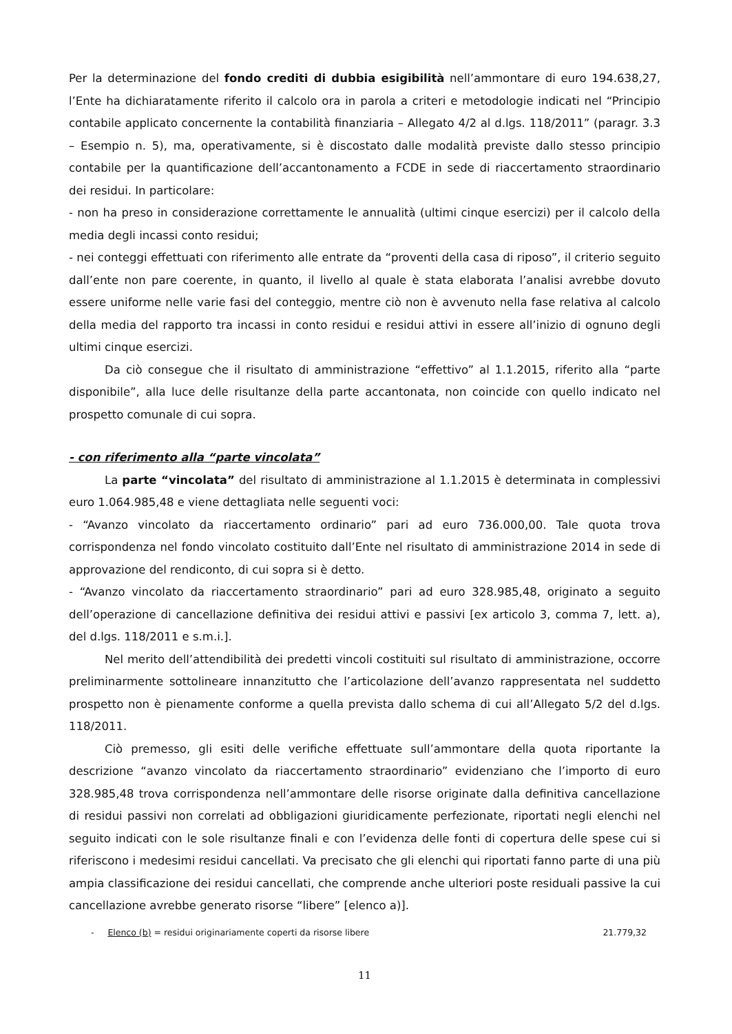Per la determinazione del fondo crediti di dubbia esigibilità nell’ammontare di euro 194.638,27, l’Ente ha dichiaratamente riferito il calcolo ora in parola a criteri e metodologie indicati nel “Principio contabile applicato concernente la contabilità finanziaria – Allegato 4/2 al d.lgs. 118/2011” (paragr. 3.3 – Esempio n. 5), ma, operativamente, si è discostato dalle modalità previste dallo stesso principio contabile per la quantificazione dell’accantonamento a FCDE in sede di riaccertamento straordinario dei residui. In particolare:
- non ha preso in considerazione correttamente le annualità (ultimi cinque esercizi) per il calcolo della media degli incassi conto residui;
- nei conteggi effettuati con riferimento alle entrate da “proventi della casa di riposo”, il criterio seguito dall’ente non pare coerente, in quanto, il livello al quale è stata elaborata l’analisi avrebbe dovuto essere uniforme nelle varie fasi del conteggio, mentre ciò non è avvenuto nella fase relativa al calcolo della media del rapporto tra incassi in conto residui e residui attivi in essere all’inizio di ognuno degli ultimi cinque esercizi.
Da ciò consegue che il risultato di amministrazione “effettivo” al 1.1.2015, riferito alla “parte disponibile”, alla luce delle risultanze della parte accantonata, non coincide con quello indicato nel prospetto comunale di cui sopra.
- con riferimento alla “parte vincolata”
La parte “vincolata” del risultato di amministrazione al 1.1.2015 è determinata in complessivi euro 1.064.985,48 e viene dettagliata nelle seguenti voci:
- “Avanzo vincolato da riaccertamento ordinario” pari ad euro 736.000,00. Tale quota trova corrispondenza nel fondo vincolato costituito dall’Ente nel risultato di amministrazione 2014 in sede di approvazione del rendiconto, di cui sopra si è detto.
- “Avanzo vincolato da riaccertamento straordinario” pari ad euro 328.985,48, originato a seguito dell’operazione di cancellazione definitiva dei residui attivi e passivi [ex articolo 3, comma 7, lett. a), del d.lgs. 118/2011 e s.m.i.].
Nel merito dell’attendibilità dei predetti vincoli costituiti sul risultato di amministrazione, occorre preliminarmente sottolineare innanzitutto che l’articolazione dell’avanzo rappresentata nel suddetto prospetto non è pienamente conforme a quella prevista dallo schema di cui all’Allegato 5/2 del d.lgs. 118/2011.
Ciò premesso, gli esiti delle verifiche effettuate sull’ammontare della quota riportante la descrizione “avanzo vincolato da riaccertamento straordinario” evidenziano che l’importo di euro 328.985,48 trova corrispondenza nell’ammontare delle risorse originate dalla definitiva cancellazione di residui passivi non correlati ad obbligazioni giuridicamente perfezionate, riportati negli elenchi nel seguito indicati con le sole risultanze finali e con l’evidenza delle fonti di copertura delle spese cui si riferiscono i medesimi residui cancellati. Va precisato che gli elenchi qui riportati fanno parte di una più ampia classificazione dei residui cancellati, che comprende anche ulteriori poste residuali passive la cui cancellazione avrebbe generato risorse “libere” [elenco a)].
- Elenco (b) = residui originariamente coperti da risorse libere 21.779,32
11